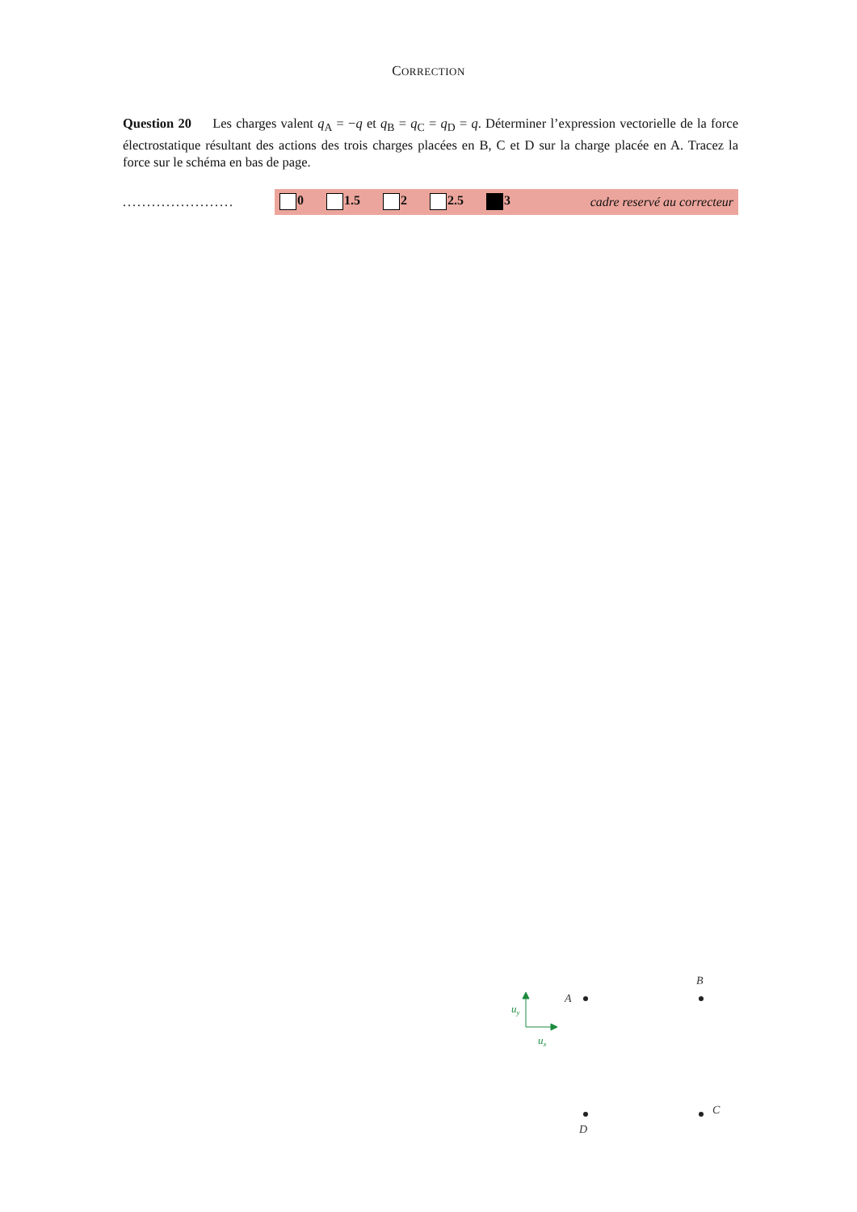CORRECTION
Question 20 Les charges valent q<sub>A</sub> = −q et q<sub>B</sub> = q<sub>C</sub> = q<sub>D</sub> = q. Déterminer l’expression vectorielle de la force électrostatique résultant des actions des trois charges placées en B, C et D sur la charge placée en A. Tracez la force sur le schéma en bas de page.
.......................
0 1.5 2 2.5 3 cadre reservé au correcteur
A
B
C
D
uy
ux